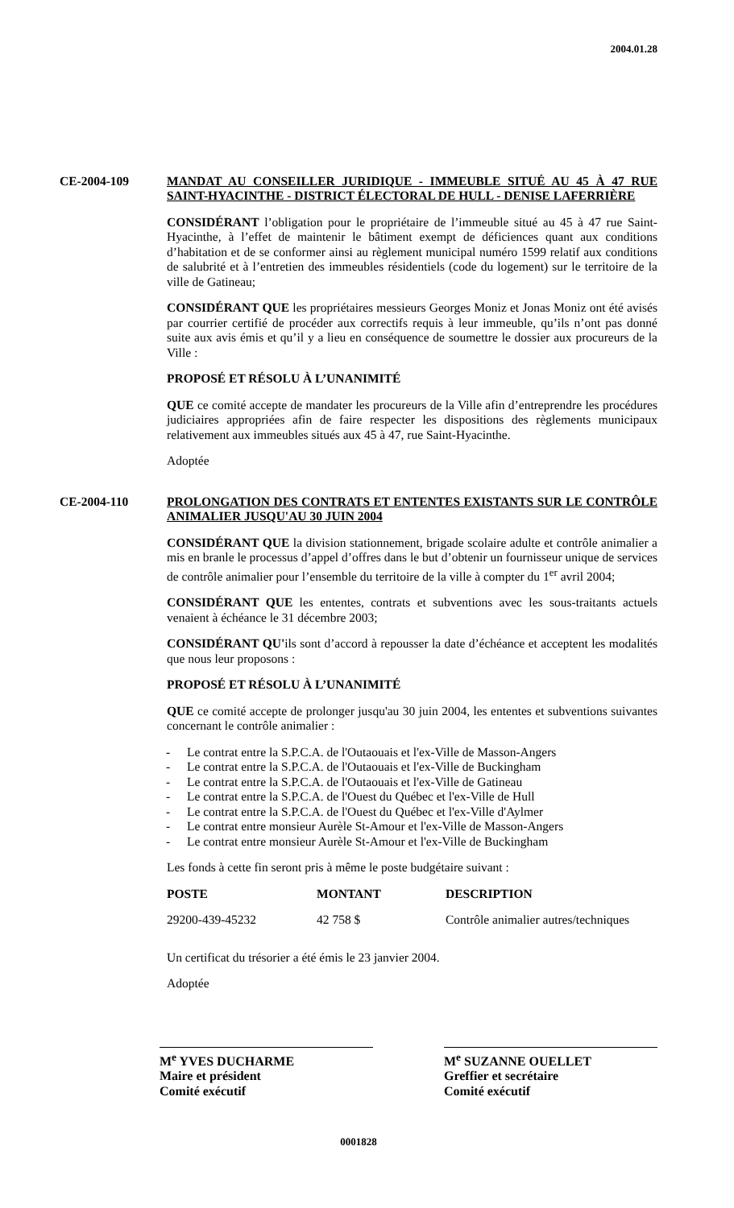2004.01.28
CE-2004-109 MANDAT AU CONSEILLER JURIDIQUE - IMMEUBLE SITUÉ AU 45 À 47 RUE SAINT-HYACINTHE - DISTRICT ÉLECTORAL DE HULL - DENISE LAFERRIÈRE
CONSIDÉRANT l’obligation pour le propriétaire de l’immeuble situé au 45 à 47 rue Saint-Hyacinthe, à l’effet de maintenir le bâtiment exempt de déficiences quant aux conditions d’habitation et de se conformer ainsi au règlement municipal numéro 1599 relatif aux conditions de salubrité et à l’entretien des immeubles résidentiels (code du logement) sur le territoire de la ville de Gatineau;
CONSIDÉRANT QUE les propriétaires messieurs Georges Moniz et Jonas Moniz ont été avisés par courrier certifié de procéder aux correctifs requis à leur immeuble, qu’ils n’ont pas donné suite aux avis émis et qu’il y a lieu en conséquence de soumettre le dossier aux procureurs de la Ville :
PROPOSÉ ET RÉSOLU À L’UNANIMITÉ
QUE ce comité accepte de mandater les procureurs de la Ville afin d’entreprendre les procédures judiciaires appropriées afin de faire respecter les dispositions des règlements municipaux relativement aux immeubles situés aux 45 à 47, rue Saint-Hyacinthe.
Adoptée
CE-2004-110 PROLONGATION DES CONTRATS ET ENTENTES EXISTANTS SUR LE CONTRÔLE ANIMALIER JUSQU'AU 30 JUIN 2004
CONSIDÉRANT QUE la division stationnement, brigade scolaire adulte et contrôle animalier a mis en branle le processus d’appel d’offres dans le but d’obtenir un fournisseur unique de services de contrôle animalier pour l’ensemble du territoire de la ville à compter du 1<sup>er</sup> avril 2004;
CONSIDÉRANT QUE les ententes, contrats et subventions avec les sous-traitants actuels venaient à échéance le 31 décembre 2003;
CONSIDÉRANT QU'ils sont d’accord à repousser la date d’échéance et acceptent les modalités que nous leur proposons :
PROPOSÉ ET RÉSOLU À L’UNANIMITÉ
QUE ce comité accepte de prolonger jusqu'au 30 juin 2004, les ententes et subventions suivantes concernant le contrôle animalier :
- Le contrat entre la S.P.C.A. de l'Outaouais et l'ex-Ville de Masson-Angers
- Le contrat entre la S.P.C.A. de l'Outaouais et l'ex-Ville de Buckingham
- Le contrat entre la S.P.C.A. de l'Outaouais et l'ex-Ville de Gatineau
- Le contrat entre la S.P.C.A. de l'Ouest du Québec et l'ex-Ville de Hull
- Le contrat entre la S.P.C.A. de l'Ouest du Québec et l'ex-Ville d'Aylmer
- Le contrat entre monsieur Aurèle St-Amour et l'ex-Ville de Masson-Angers
- Le contrat entre monsieur Aurèle St-Amour et l'ex-Ville de Buckingham
Les fonds à cette fin seront pris à même le poste budgétaire suivant :
| POSTE | MONTANT | DESCRIPTION |
| --- | --- | --- |
| 29200-439-45232 | 42 758 $ | Contrôle animalier autres/techniques |
Un certificat du trésorier a été émis le 23 janvier 2004.
Adoptée
M<sup>e</sup> YVES DUCHARME
Maire et président
Comité exécutif
M<sup>e</sup> SUZANNE OUELLET
Greffier et secrétaire
Comité exécutif
0001828